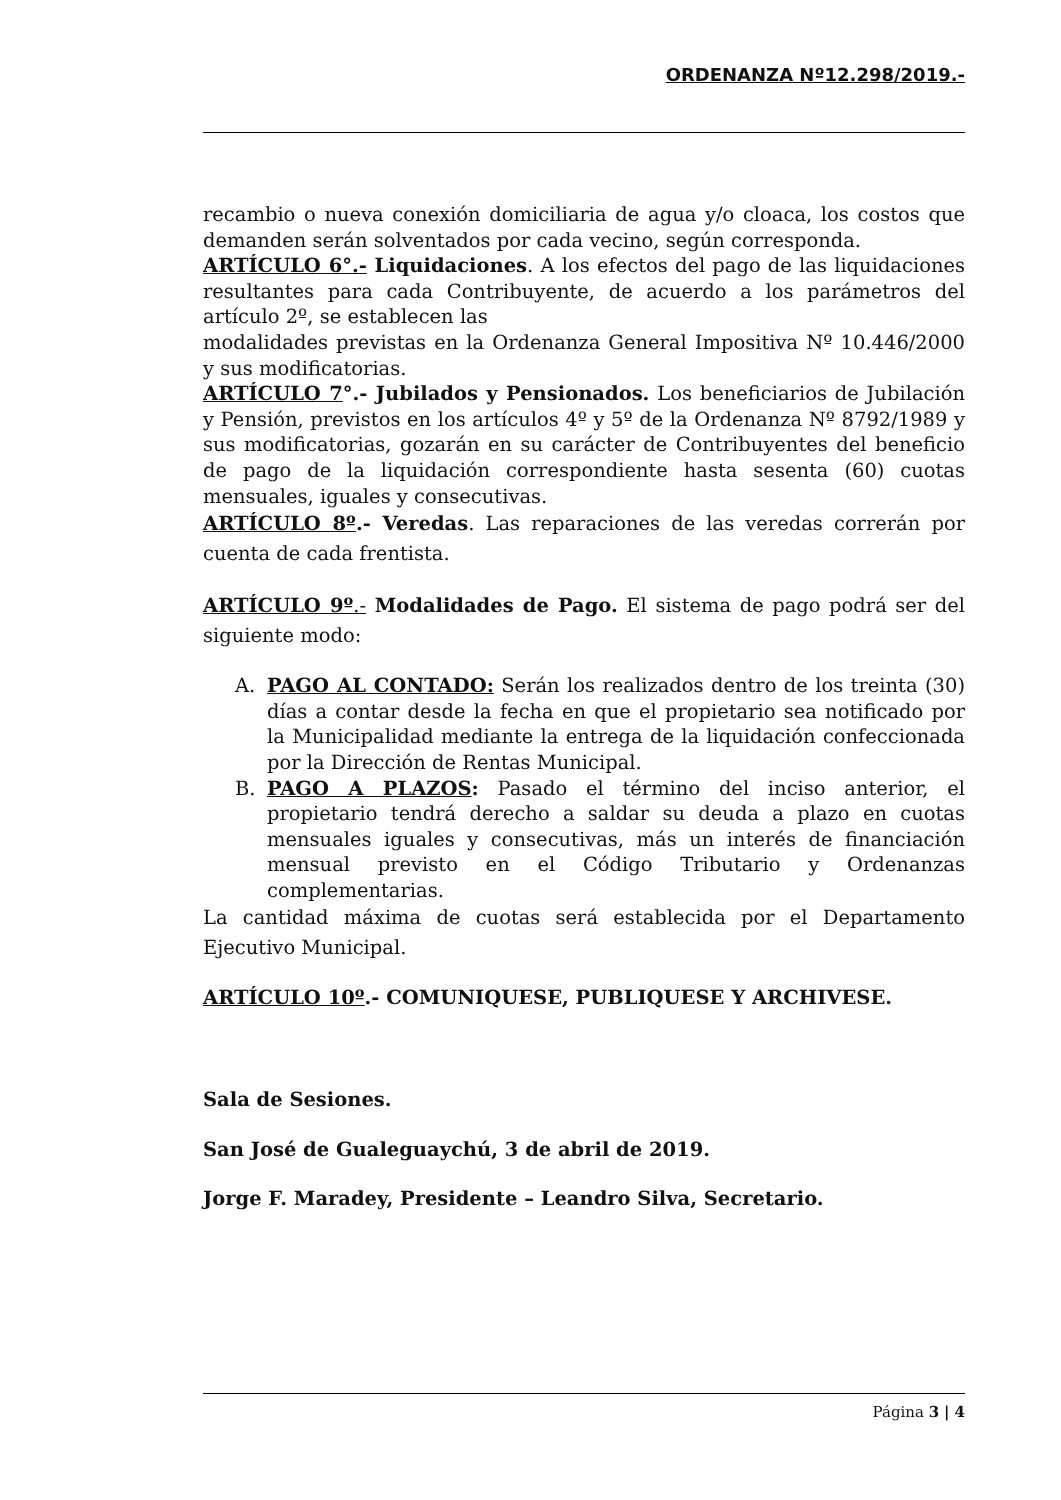ORDENANZA Nº12.298/2019.-
recambio o nueva conexión domiciliaria de agua y/o cloaca, los costos que demanden serán solventados por cada vecino, según corresponda.
ARTÍCULO 6°.- Liquidaciones. A los efectos del pago de las liquidaciones resultantes para cada Contribuyente, de acuerdo a los parámetros del artículo 2º, se establecen las
modalidades previstas en la Ordenanza General Impositiva Nº 10.446/2000 y sus modificatorias.
ARTÍCULO 7°.- Jubilados y Pensionados. Los beneficiarios de Jubilación y Pensión, previstos en los artículos 4º y 5º de la Ordenanza Nº 8792/1989 y sus modificatorias, gozarán en su carácter de Contribuyentes del beneficio de pago de la liquidación correspondiente hasta sesenta (60) cuotas mensuales, iguales y consecutivas.
ARTÍCULO 8º.- Veredas. Las reparaciones de las veredas correrán por cuenta de cada frentista.
ARTÍCULO 9º.- Modalidades de Pago. El sistema de pago podrá ser del siguiente modo:
A. PAGO AL CONTADO: Serán los realizados dentro de los treinta (30) días a contar desde la fecha en que el propietario sea notificado por la Municipalidad mediante la entrega de la liquidación confeccionada por la Dirección de Rentas Municipal.
B. PAGO A PLAZOS: Pasado el término del inciso anterior, el propietario tendrá derecho a saldar su deuda a plazo en cuotas mensuales iguales y consecutivas, más un interés de financiación mensual previsto en el Código Tributario y Ordenanzas complementarias.
La cantidad máxima de cuotas será establecida por el Departamento Ejecutivo Municipal.
ARTÍCULO 10º.- COMUNIQUESE, PUBLIQUESE Y ARCHIVESE.
Sala de Sesiones.
San José de Gualeguaychú, 3 de abril de 2019.
Jorge F. Maradey, Presidente – Leandro Silva, Secretario.
Página 3 | 4